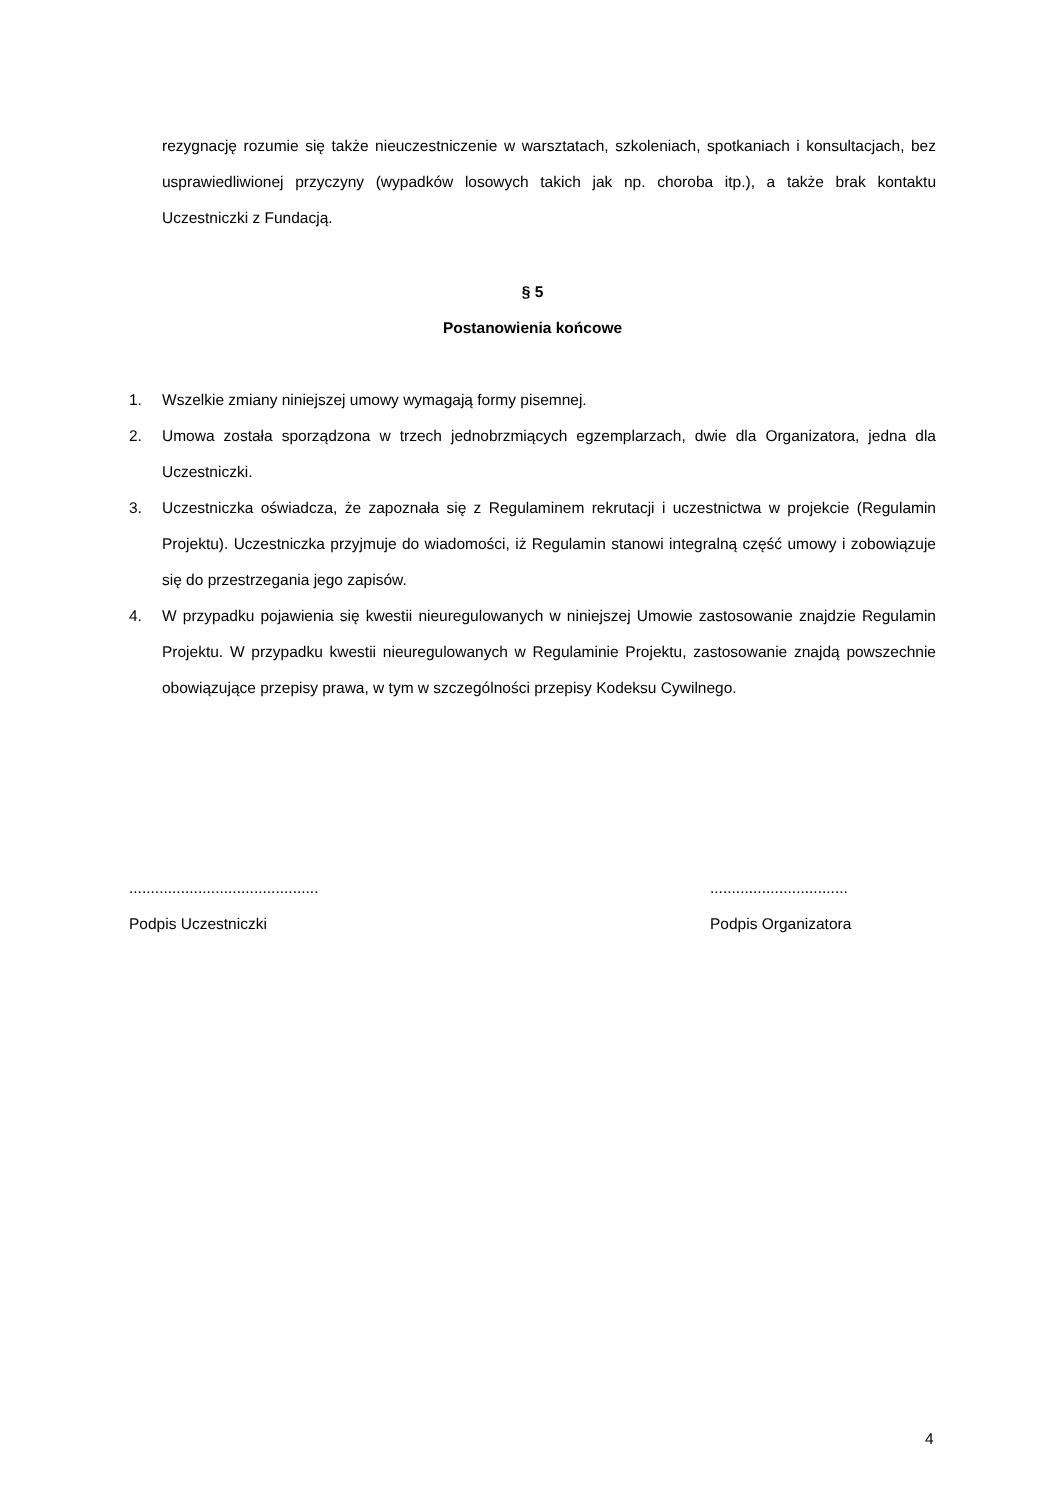rezygnację rozumie się także nieuczestniczenie w warsztatach, szkoleniach, spotkaniach i konsultacjach, bez usprawiedliwionej przyczyny (wypadków losowych takich jak np. choroba itp.), a także brak kontaktu Uczestniczki z Fundacją.
§ 5
Postanowienia końcowe
1. Wszelkie zmiany niniejszej umowy wymagają formy pisemnej.
2. Umowa została sporządzona w trzech jednobrzmiących egzemplarzach, dwie dla Organizatora, jedna dla Uczestniczki.
3. Uczestniczka oświadcza, że zapoznała się z Regulaminem rekrutacji i uczestnictwa w projekcie (Regulamin Projektu). Uczestniczka przyjmuje do wiadomości, iż Regulamin stanowi integralną część umowy i zobowiązuje się do przestrzegania jego zapisów.
4. W przypadku pojawienia się kwestii nieuregulowanych w niniejszej Umowie zastosowanie znajdzie Regulamin Projektu. W przypadku kwestii nieuregulowanych w Regulaminie Projektu, zastosowanie znajdą powszechnie obowiązujące przepisy prawa, w tym w szczególności przepisy Kodeksu Cywilnego.
............................................
Podpis Uczestniczki
................................
Podpis Organizatora
4